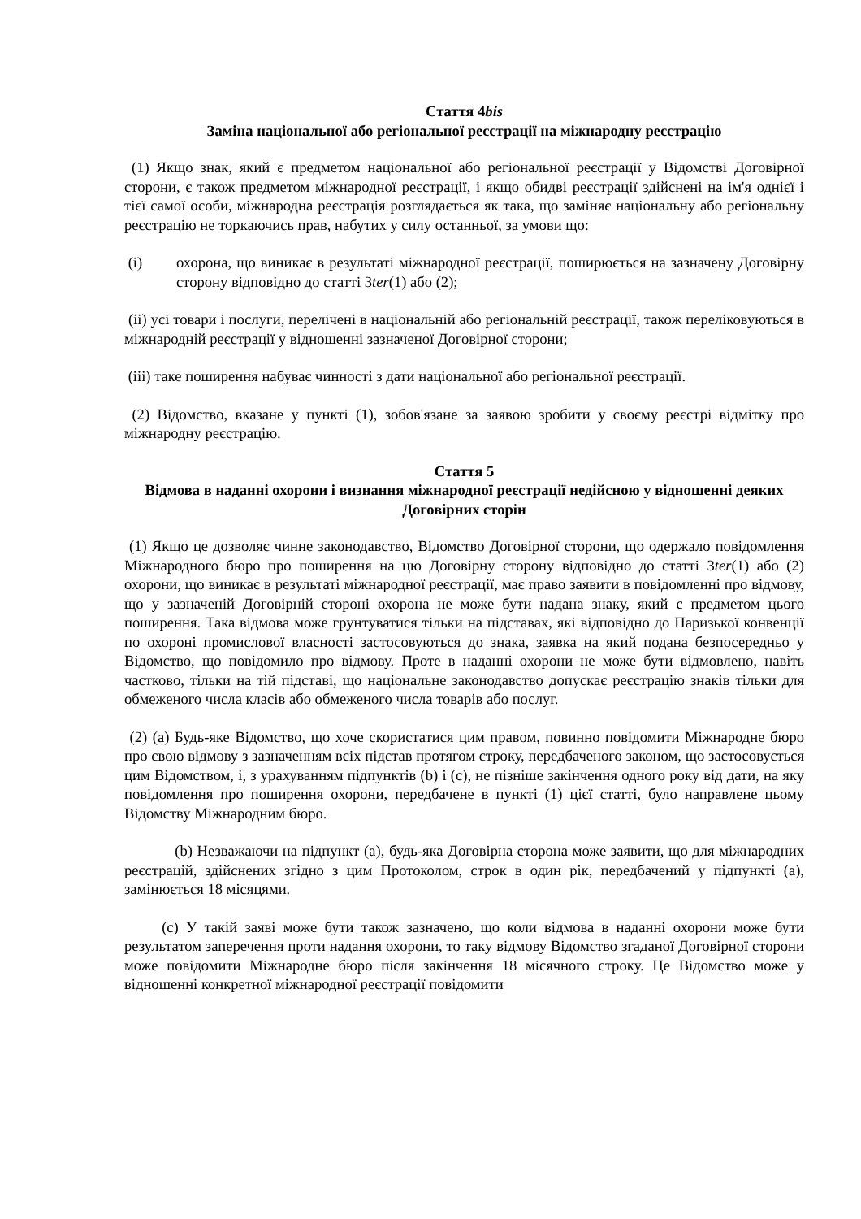Стаття 4bis
Заміна національної або регіональної реєстрації на міжнародну реєстрацію
(1) Якщо знак, який є предметом національної або регіональної реєстрації у Відомстві Договірної сторони, є також предметом міжнародної реєстрації, і якщо обидві реєстрації здійснені на ім'я однієї і тієї самої особи, міжнародна реєстрація розглядається як така, що заміняє національну або регіональну реєстрацію не торкаючись прав, набутих у силу останньої, за умови що:
(i) охорона, що виникає в результаті міжнародної реєстрації, поширюється на зазначену Договірну сторону відповідно до статті 3ter(1) або (2);
(ii) усі товари і послуги, перелічені в національній або регіональній реєстрації, також переліковуються в міжнародній реєстрації у відношенні зазначеної Договірної сторони;
(iii) таке поширення набуває чинності з дати національної або регіональної реєстрації.
(2) Відомство, вказане у пункті (1), зобов'язане за заявою зробити у своєму реєстрі відмітку про міжнародну реєстрацію.
Стаття 5
Відмова в наданні охорони і визнання міжнародної реєстрації недійсною у відношенні деяких Договірних сторін
(1) Якщо це дозволяє чинне законодавство, Відомство Договірної сторони, що одержало повідомлення Міжнародного бюро про поширення на цю Договірну сторону відповідно до статті 3ter(1) або (2) охорони, що виникає в результаті міжнародної реєстрації, має право заявити в повідомленні про відмову, що у зазначеній Договірній стороні охорона не може бути надана знаку, який є предметом цього поширення. Така відмова може грунтуватися тільки на підставах, які відповідно до Паризької конвенції по охороні промислової власності застосовуються до знака, заявка на який подана безпосередньо у Відомство, що повідомило про відмову. Проте в наданні охорони не може бути відмовлено, навіть частково, тільки на тій підставі, що національне законодавство допускає реєстрацію знаків тільки для обмеженого числа класів або обмеженого числа товарів або послуг.
(2) (a) Будь-яке Відомство, що хоче скористатися цим правом, повинно повідомити Міжнародне бюро про свою відмову з зазначенням всіх підстав протягом строку, передбаченого законом, що застосовується цим Відомством, і, з урахуванням підпунктів (b) і (c), не пізніше закінчення одного року від дати, на яку повідомлення про поширення охорони, передбачене в пункті (1) цієї статті, було направлене цьому Відомству Міжнародним бюро.
(b) Незважаючи на підпункт (a), будь-яка Договірна сторона може заявити, що для міжнародних реєстрацій, здійснених згідно з цим Протоколом, строк в один рік, передбачений у підпункті (a), замінюється 18 місяцями.
(c) У такій заяві може бути також зазначено, що коли відмова в наданні охорони може бути результатом заперечення проти надання охорони, то таку відмову Відомство згаданої Договірної сторони може повідомити Міжнародне бюро після закінчення 18 місячного строку. Це Відомство може у відношенні конкретної міжнародної реєстрації повідомити